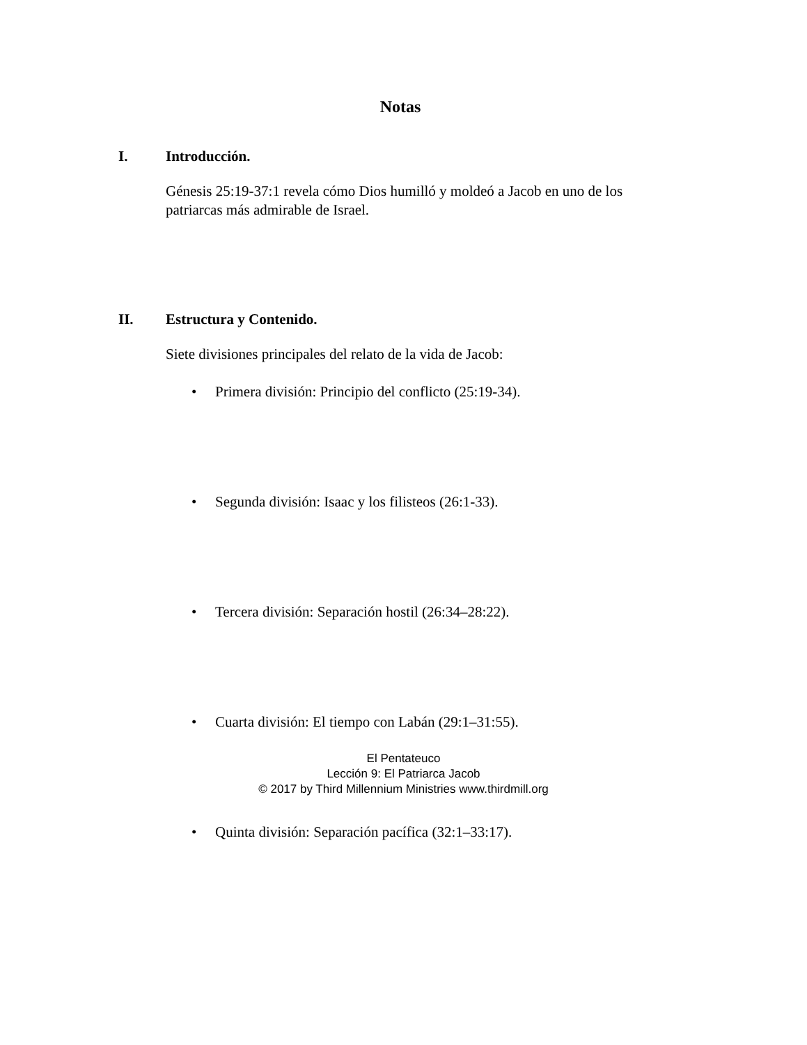Notas
I. Introducción.
Génesis 25:19-37:1 revela cómo Dios humilló y moldeó a Jacob en uno de los patriarcas más admirable de Israel.
II. Estructura y Contenido.
Siete divisiones principales del relato de la vida de Jacob:
• Primera división: Principio del conflicto (25:19-34).
• Segunda división: Isaac y los filisteos (26:1-33).
• Tercera división: Separación hostil (26:34–28:22).
• Cuarta división: El tiempo con Labán (29:1–31:55).
• Quinta división: Separación pacífica (32:1–33:17).
El Pentateuco
Lección 9: El Patriarca Jacob
© 2017 by Third Millennium Ministries www.thirdmill.org